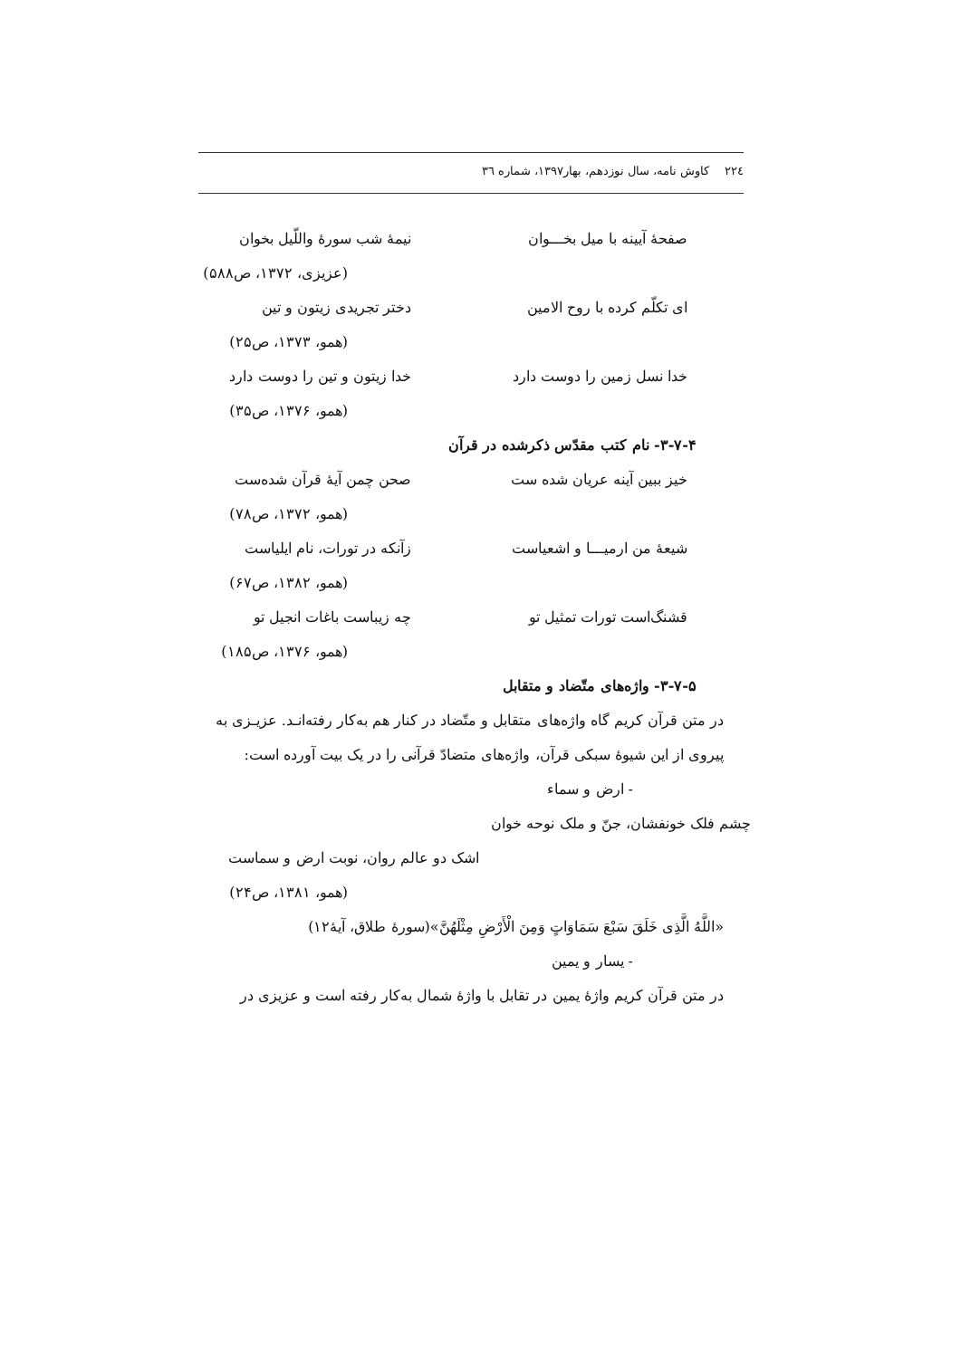۲۲٤ کاوش نامه، سال نوزدهم، بهار۱۳۹۷، شماره ۳٦
صفحهٔ آیینه با میل بخـــوان نیمهٔ شب سورهٔ واللّیل بخوان
(عزیزی، ۱۳۷۲، ص۵۸۸)
ای تکلّم کرده با روح الامین دختر تجریدی زیتون و تین
(همو، ۱۳۷۳، ص۲۵)
خدا نسل زمین را دوست دارد خدا زیتون و تین را دوست دارد
(همو، ۱۳۷۶، ص۳۵)
۳-۷-۴- نام کتب مقدّس ذکرشده در قرآن
خیز ببین آینه عریان شده ست صحن چمن آیهٔ قرآن شده‌ست
(همو، ۱۳۷۲، ص۷۸)
شیعهٔ من ارمیـــا و اشعیاست زآنکه در تورات، نام ایلیاست
(همو، ۱۳۸۲، ص۶۷)
قشنگ‌است تورات تمثیل تو چه زیباست باغات انجیل تو
(همو، ۱۳۷۶، ص۱۸۵)
۳-۷-۵- واژه‌های متّضاد و متقابل
در متن قرآن کریم گاه واژه‌های متقابل و متّضاد در کنار هم به‌کار رفته‌انـد. عزیـزی به پیروی از این شیوهٔ سبکی قرآن، واژه‌های متضادّ قرآنی را در یک بیت آورده است:
- ارض و سماء
چشم فلک خونفشان، جنّ و ملک نوحه خوان
اشک دو عالم روان، نوبت ارض و سماست
(همو، ۱۳۸۱، ص۲۴)
«اللَّهُ الَّذِی خَلَقَ سَبْعَ سَمَاوَاتٍ وَمِنَ الْأَرْضِ مِثْلَهُنَّ»(سورهٔ طلاق، آیهٔ۱۲)
- یسار و یمین
در متن قرآن کریم واژهٔ یمین در تقابل با واژهٔ شمال به‌کار رفته است و عزیزی در